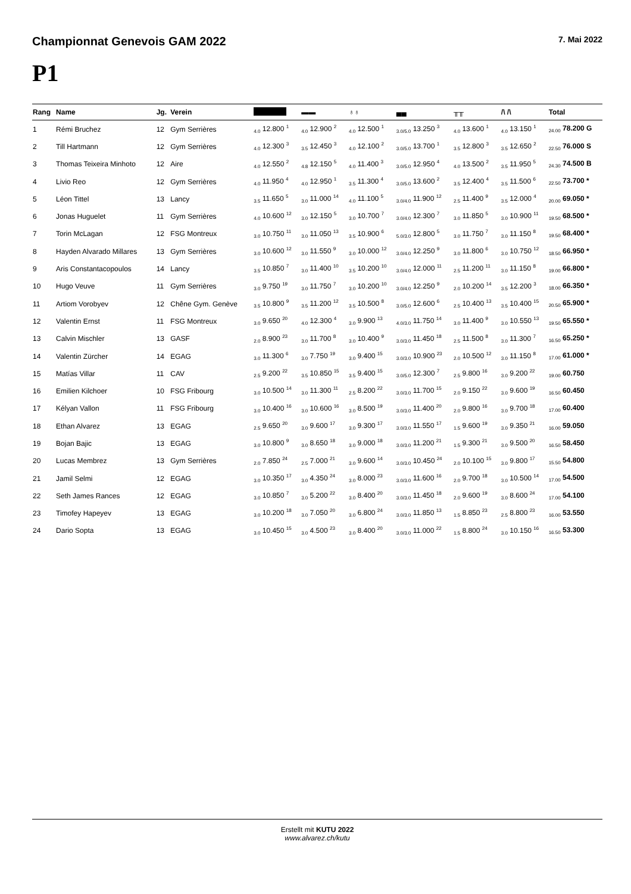Championnat Genevois GAM 2022 7. Mai 2022
P1
| Rang | Name | Jg. | Verein | | ▬▬ | ♁♁ | ▄▄ | ╥╥ | /\ /\ | Total |
| --- | --- | --- | --- | --- | --- | --- | --- | --- | --- | --- |
| 1 | Rémi Bruchez | 12 | Gym Serrières | <sub>4.0</sub> 12.800 <sup>1</sup> | <sub>4.0</sub> 12.900 <sup>2</sup> | <sub>4.0</sub> 12.500 <sup>1</sup> | <sub>3.0/5.0</sub> 13.250 <sup>3</sup> | <sub>4.0</sub> 13.600 <sup>1</sup> | <sub>4.0</sub> 13.150 <sup>1</sup> | <sub>24.00</sub> 78.200 G |
| 2 | Till Hartmann | 12 | Gym Serrières | <sub>4.0</sub> 12.300 <sup>3</sup> | <sub>3.5</sub> 12.450 <sup>3</sup> | <sub>4.0</sub> 12.100 <sup>2</sup> | <sub>3.0/5.0</sub> 13.700 <sup>1</sup> | <sub>3.5</sub> 12.800 <sup>3</sup> | <sub>3.5</sub> 12.650 <sup>2</sup> | <sub>22.50</sub> 76.000 S |
| 3 | Thomas Teixeira Minhoto | 12 | Aire | <sub>4.0</sub> 12.550 <sup>2</sup> | <sub>4.8</sub> 12.150 <sup>5</sup> | <sub>4.0</sub> 11.400 <sup>3</sup> | <sub>3.0/5.0</sub> 12.950 <sup>4</sup> | <sub>4.0</sub> 13.500 <sup>2</sup> | <sub>3.5</sub> 11.950 <sup>5</sup> | <sub>24.30</sub> 74.500 B |
| 4 | Livio Reo | 12 | Gym Serrières | <sub>4.0</sub> 11.950 <sup>4</sup> | <sub>4.0</sub> 12.950 <sup>1</sup> | <sub>3.5</sub> 11.300 <sup>4</sup> | <sub>3.0/5.0</sub> 13.600 <sup>2</sup> | <sub>3.5</sub> 12.400 <sup>4</sup> | <sub>3.5</sub> 11.500 <sup>6</sup> | <sub>22.50</sub> 73.700 * |
| 5 | Léon Tittel | 13 | Lancy | <sub>3.5</sub> 11.650 <sup>5</sup> | <sub>3.0</sub> 11.000 <sup>14</sup> | <sub>4.0</sub> 11.100 <sup>5</sup> | <sub>3.0/4.0</sub> 11.900 <sup>12</sup> | <sub>2.5</sub> 11.400 <sup>9</sup> | <sub>3.5</sub> 12.000 <sup>4</sup> | <sub>20.00</sub> 69.050 * |
| 6 | Jonas Huguelet | 11 | Gym Serrières | <sub>4.0</sub> 10.600 <sup>12</sup> | <sub>3.0</sub> 12.150 <sup>5</sup> | <sub>3.0</sub> 10.700 <sup>7</sup> | <sub>3.0/4.0</sub> 12.300 <sup>7</sup> | <sub>3.0</sub> 11.850 <sup>5</sup> | <sub>3.0</sub> 10.900 <sup>11</sup> | <sub>19.50</sub> 68.500 * |
| 7 | Torin McLagan | 12 | FSG Montreux | <sub>3.0</sub> 10.750 <sup>11</sup> | <sub>3.0</sub> 11.050 <sup>13</sup> | <sub>3.5</sub> 10.900 <sup>6</sup> | <sub>5.0/3.0</sub> 12.800 <sup>5</sup> | <sub>3.0</sub> 11.750 <sup>7</sup> | <sub>3.0</sub> 11.150 <sup>8</sup> | <sub>19.50</sub> 68.400 * |
| 8 | Hayden Alvarado Millares | 13 | Gym Serrières | <sub>3.0</sub> 10.600 <sup>12</sup> | <sub>3.0</sub> 11.550 <sup>9</sup> | <sub>3.0</sub> 10.000 <sup>12</sup> | <sub>3.0/4.0</sub> 12.250 <sup>9</sup> | <sub>3.0</sub> 11.800 <sup>6</sup> | <sub>3.0</sub> 10.750 <sup>12</sup> | <sub>18.50</sub> 66.950 * |
| 9 | Aris Constantacopoulos | 14 | Lancy | <sub>3.5</sub> 10.850 <sup>7</sup> | <sub>3.0</sub> 11.400 <sup>10</sup> | <sub>3.5</sub> 10.200 <sup>10</sup> | <sub>3.0/4.0</sub> 12.000 <sup>11</sup> | <sub>2.5</sub> 11.200 <sup>11</sup> | <sub>3.0</sub> 11.150 <sup>8</sup> | <sub>19.00</sub> 66.800 * |
| 10 | Hugo Veuve | 11 | Gym Serrières | <sub>3.0</sub> 9.750 <sup>19</sup> | <sub>3.0</sub> 11.750 <sup>7</sup> | <sub>3.0</sub> 10.200 <sup>10</sup> | <sub>3.0/4.0</sub> 12.250 <sup>9</sup> | <sub>2.0</sub> 10.200 <sup>14</sup> | <sub>3.5</sub> 12.200 <sup>3</sup> | <sub>18.00</sub> 66.350 * |
| 11 | Artiom Vorobyev | 12 | Chêne Gym. Genève | <sub>3.5</sub> 10.800 <sup>9</sup> | <sub>3.5</sub> 11.200 <sup>12</sup> | <sub>3.5</sub> 10.500 <sup>8</sup> | <sub>3.0/5.0</sub> 12.600 <sup>6</sup> | <sub>2.5</sub> 10.400 <sup>13</sup> | <sub>3.5</sub> 10.400 <sup>15</sup> | <sub>20.50</sub> 65.900 * |
| 12 | Valentin Ernst | 11 | FSG Montreux | <sub>3.0</sub> 9.650 <sup>20</sup> | <sub>4.0</sub> 12.300 <sup>4</sup> | <sub>3.0</sub> 9.900 <sup>13</sup> | <sub>4.0/3.0</sub> 11.750 <sup>14</sup> | <sub>3.0</sub> 11.400 <sup>9</sup> | <sub>3.0</sub> 10.550 <sup>13</sup> | <sub>19.50</sub> 65.550 * |
| 13 | Calvin Mischler | 13 | GASF | <sub>2.0</sub> 8.900 <sup>23</sup> | <sub>3.0</sub> 11.700 <sup>8</sup> | <sub>3.0</sub> 10.400 <sup>9</sup> | <sub>3.0/3.0</sub> 11.450 <sup>18</sup> | <sub>2.5</sub> 11.500 <sup>8</sup> | <sub>3.0</sub> 11.300 <sup>7</sup> | <sub>16.50</sub> 65.250 * |
| 14 | Valentin Zürcher | 14 | EGAG | <sub>3.0</sub> 11.300 <sup>6</sup> | <sub>3.0</sub> 7.750 <sup>19</sup> | <sub>3.0</sub> 9.400 <sup>15</sup> | <sub>3.0/3.0</sub> 10.900 <sup>23</sup> | <sub>2.0</sub> 10.500 <sup>12</sup> | <sub>3.0</sub> 11.150 <sup>8</sup> | <sub>17.00</sub> 61.000 * |
| 15 | Matías Villar | 11 | CAV | <sub>2.5</sub> 9.200 <sup>22</sup> | <sub>3.5</sub> 10.850 <sup>15</sup> | <sub>3.5</sub> 9.400 <sup>15</sup> | <sub>3.0/5.0</sub> 12.300 <sup>7</sup> | <sub>2.5</sub> 9.800 <sup>16</sup> | <sub>3.0</sub> 9.200 <sup>22</sup> | <sub>19.00</sub> 60.750 |
| 16 | Emilien Kilchoer | 10 | FSG Fribourg | <sub>3.0</sub> 10.500 <sup>14</sup> | <sub>3.0</sub> 11.300 <sup>11</sup> | <sub>2.5</sub> 8.200 <sup>22</sup> | <sub>3.0/3.0</sub> 11.700 <sup>15</sup> | <sub>2.0</sub> 9.150 <sup>22</sup> | <sub>3.0</sub> 9.600 <sup>19</sup> | <sub>16.50</sub> 60.450 |
| 17 | Kélyan Vallon | 11 | FSG Fribourg | <sub>3.0</sub> 10.400 <sup>16</sup> | <sub>3.0</sub> 10.600 <sup>16</sup> | <sub>3.0</sub> 8.500 <sup>19</sup> | <sub>3.0/3.0</sub> 11.400 <sup>20</sup> | <sub>2.0</sub> 9.800 <sup>16</sup> | <sub>3.0</sub> 9.700 <sup>18</sup> | <sub>17.00</sub> 60.400 |
| 18 | Ethan Alvarez | 13 | EGAG | <sub>2.5</sub> 9.650 <sup>20</sup> | <sub>3.0</sub> 9.600 <sup>17</sup> | <sub>3.0</sub> 9.300 <sup>17</sup> | <sub>3.0/3.0</sub> 11.550 <sup>17</sup> | <sub>1.5</sub> 9.600 <sup>19</sup> | <sub>3.0</sub> 9.350 <sup>21</sup> | <sub>16.00</sub> 59.050 |
| 19 | Bojan Bajic | 13 | EGAG | <sub>3.0</sub> 10.800 <sup>9</sup> | <sub>3.0</sub> 8.650 <sup>18</sup> | <sub>3.0</sub> 9.000 <sup>18</sup> | <sub>3.0/3.0</sub> 11.200 <sup>21</sup> | <sub>1.5</sub> 9.300 <sup>21</sup> | <sub>3.0</sub> 9.500 <sup>20</sup> | <sub>16.50</sub> 58.450 |
| 20 | Lucas Membrez | 13 | Gym Serrières | <sub>2.0</sub> 7.850 <sup>24</sup> | <sub>2.5</sub> 7.000 <sup>21</sup> | <sub>3.0</sub> 9.600 <sup>14</sup> | <sub>3.0/3.0</sub> 10.450 <sup>24</sup> | <sub>2.0</sub> 10.100 <sup>15</sup> | <sub>3.0</sub> 9.800 <sup>17</sup> | <sub>15.50</sub> 54.800 |
| 21 | Jamil Selmi | 12 | EGAG | <sub>3.0</sub> 10.350 <sup>17</sup> | <sub>3.0</sub> 4.350 <sup>24</sup> | <sub>3.0</sub> 8.000 <sup>23</sup> | <sub>3.0/3.0</sub> 11.600 <sup>16</sup> | <sub>2.0</sub> 9.700 <sup>18</sup> | <sub>3.0</sub> 10.500 <sup>14</sup> | <sub>17.00</sub> 54.500 |
| 22 | Seth James Rances | 12 | EGAG | <sub>3.0</sub> 10.850 <sup>7</sup> | <sub>3.0</sub> 5.200 <sup>22</sup> | <sub>3.0</sub> 8.400 <sup>20</sup> | <sub>3.0/3.0</sub> 11.450 <sup>18</sup> | <sub>2.0</sub> 9.600 <sup>19</sup> | <sub>3.0</sub> 8.600 <sup>24</sup> | <sub>17.00</sub> 54.100 |
| 23 | Timofey Hapeyev | 13 | EGAG | <sub>3.0</sub> 10.200 <sup>18</sup> | <sub>3.0</sub> 7.050 <sup>20</sup> | <sub>3.0</sub> 6.800 <sup>24</sup> | <sub>3.0/3.0</sub> 11.850 <sup>13</sup> | <sub>1.5</sub> 8.850 <sup>23</sup> | <sub>2.5</sub> 8.800 <sup>23</sup> | <sub>16.00</sub> 53.550 |
| 24 | Dario Sopta | 13 | EGAG | <sub>3.0</sub> 10.450 <sup>15</sup> | <sub>3.0</sub> 4.500 <sup>23</sup> | <sub>3.0</sub> 8.400 <sup>20</sup> | <sub>3.0/3.0</sub> 11.000 <sup>22</sup> | <sub>1.5</sub> 8.800 <sup>24</sup> | <sub>3.0</sub> 10.150 <sup>16</sup> | <sub>16.50</sub> 53.300 |
Erstellt mit KUTU 2022
www.alvarez.ch/kutu